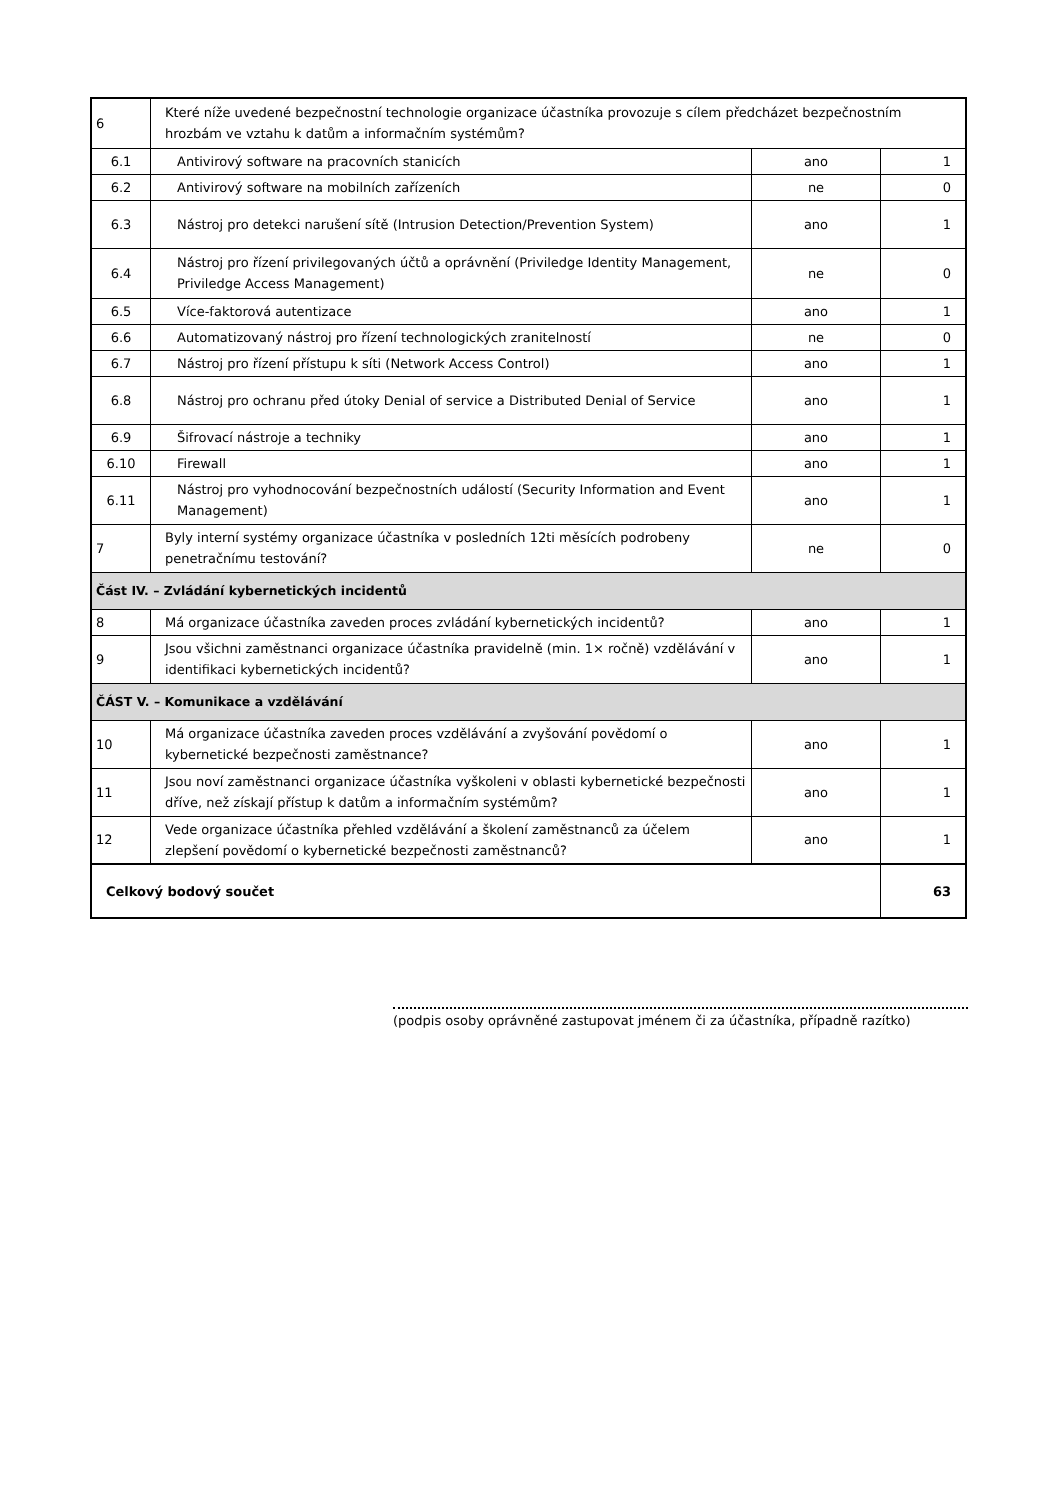| 6 | Které níže uvedené bezpečnostní technologie organizace účastníka provozuje s cílem předcházet bezpečnostním hrozbám ve vztahu k datům a informačním systémům? | | |
| 6.1 | Antivirový software na pracovních stanicích | ano | 1 |
| 6.2 | Antivirový software na mobilních zařízeních | ne | 0 |
| 6.3 | Nástroj pro detekci narušení sítě (Intrusion Detection/Prevention System) | ano | 1 |
| 6.4 | Nástroj pro řízení privilegovaných účtů a oprávnění (Priviledge Identity Management, Priviledge Access Management) | ne | 0 |
| 6.5 | Více-faktorová autentizace | ano | 1 |
| 6.6 | Automatizovaný nástroj pro řízení technologických zranitelností | ne | 0 |
| 6.7 | Nástroj pro řízení přístupu k síti (Network Access Control) | ano | 1 |
| 6.8 | Nástroj pro ochranu před útoky Denial of service a Distributed Denial of Service | ano | 1 |
| 6.9 | Šifrovací nástroje a techniky | ano | 1 |
| 6.10 | Firewall | ano | 1 |
| 6.11 | Nástroj pro vyhodnocování bezpečnostních událostí (Security Information and Event Management) | ano | 1 |
| 7 | Byly interní systémy organizace účastníka v posledních 12ti měsících podrobeny penetračnímu testování? | ne | 0 |
| Část IV. – Zvládání kybernetických incidentů | | | |
| 8 | Má organizace účastníka zaveden proces zvládání kybernetických incidentů? | ano | 1 |
| 9 | Jsou všichni zaměstnanci organizace účastníka pravidelně (min. 1× ročně) vzdělávání v identifikaci kybernetických incidentů? | ano | 1 |
| ČÁST V. – Komunikace a vzdělávání | | | |
| 10 | Má organizace účastníka zaveden proces vzdělávání a zvyšování povědomí o kybernetické bezpečnosti zaměstnance? | ano | 1 |
| 11 | Jsou noví zaměstnanci organizace účastníka vyškoleni v oblasti kybernetické bezpečnosti dříve, než získají přístup k datům a informačním systémům? | ano | 1 |
| 12 | Vede organizace účastníka přehled vzdělávání a školení zaměstnanců za účelem zlepšení povědomí o kybernetické bezpečnosti zaměstnanců? | ano | 1 |
| Celkový bodový součet | | | 63 |
(podpis osoby oprávněné zastupovat jménem či za účastníka, případně razítko)